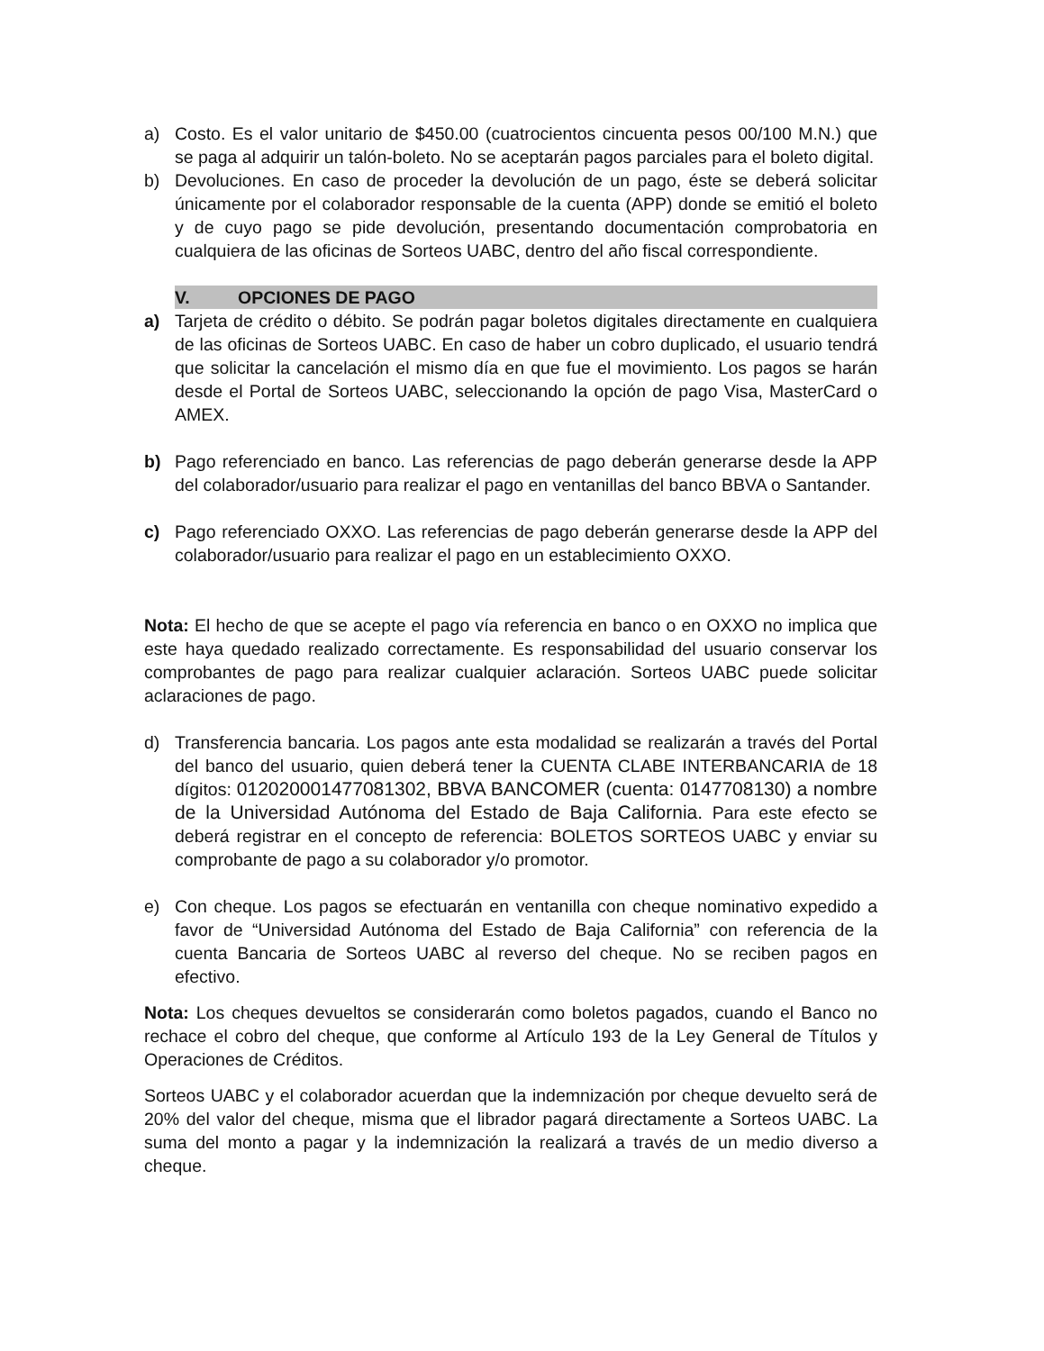a) Costo. Es el valor unitario de $450.00 (cuatrocientos cincuenta pesos 00/100 M.N.) que se paga al adquirir un talón-boleto. No se aceptarán pagos parciales para el boleto digital.
b) Devoluciones. En caso de proceder la devolución de un pago, éste se deberá solicitar únicamente por el colaborador responsable de la cuenta (APP) donde se emitió el boleto y de cuyo pago se pide devolución, presentando documentación comprobatoria en cualquiera de las oficinas de Sorteos UABC, dentro del año fiscal correspondiente.
V. OPCIONES DE PAGO
a) Tarjeta de crédito o débito. Se podrán pagar boletos digitales directamente en cualquiera de las oficinas de Sorteos UABC. En caso de haber un cobro duplicado, el usuario tendrá que solicitar la cancelación el mismo día en que fue el movimiento. Los pagos se harán desde el Portal de Sorteos UABC, seleccionando la opción de pago Visa, MasterCard o AMEX.
b) Pago referenciado en banco. Las referencias de pago deberán generarse desde la APP del colaborador/usuario para realizar el pago en ventanillas del banco BBVA o Santander.
c) Pago referenciado OXXO. Las referencias de pago deberán generarse desde la APP del colaborador/usuario para realizar el pago en un establecimiento OXXO.
Nota: El hecho de que se acepte el pago vía referencia en banco o en OXXO no implica que este haya quedado realizado correctamente. Es responsabilidad del usuario conservar los comprobantes de pago para realizar cualquier aclaración. Sorteos UABC puede solicitar aclaraciones de pago.
d) Transferencia bancaria. Los pagos ante esta modalidad se realizarán a través del Portal del banco del usuario, quien deberá tener la CUENTA CLABE INTERBANCARIA de 18 dígitos: 012020001477081302, BBVA BANCOMER (cuenta: 0147708130) a nombre de la Universidad Autónoma del Estado de Baja California. Para este efecto se deberá registrar en el concepto de referencia: BOLETOS SORTEOS UABC y enviar su comprobante de pago a su colaborador y/o promotor.
e) Con cheque. Los pagos se efectuarán en ventanilla con cheque nominativo expedido a favor de “Universidad Autónoma del Estado de Baja California” con referencia de la cuenta Bancaria de Sorteos UABC al reverso del cheque. No se reciben pagos en efectivo.
Nota: Los cheques devueltos se considerarán como boletos pagados, cuando el Banco no rechace el cobro del cheque, que conforme al Artículo 193 de la Ley General de Títulos y Operaciones de Créditos.
Sorteos UABC y el colaborador acuerdan que la indemnización por cheque devuelto será de 20% del valor del cheque, misma que el librador pagará directamente a Sorteos UABC. La suma del monto a pagar y la indemnización la realizará a través de un medio diverso a cheque.